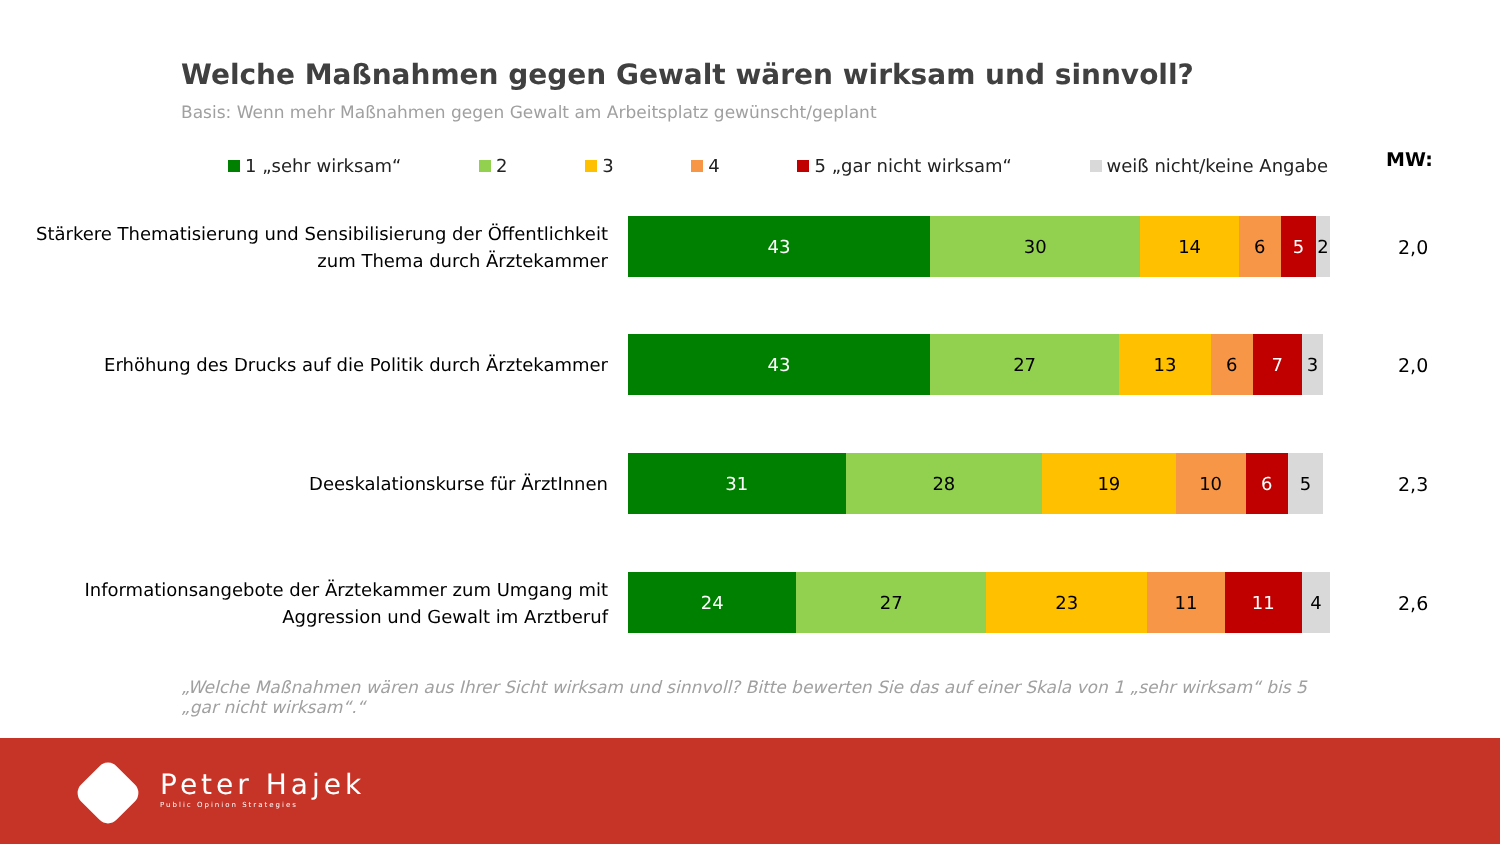Welche Maßnahmen gegen Gewalt wären wirksam und sinnvoll?
Basis: Wenn mehr Maßnahmen gegen Gewalt am Arbeitsplatz gewünscht/geplant
1 „sehr wirksam“ 2 3 4 5 „gar nicht wirksam“ weiß nicht/keine Angabe MW:
Stärkere Thematisierung und Sensibilisierung der Öffentlichkeit zum Thema durch Ärztekammer
43 30 14 6 5 2
2,0
Erhöhung des Drucks auf die Politik durch Ärztekammer
43 27 13 6 7 3
2,0
Deeskalationskurse für ÄrztInnen
31 28 19 10 6 5
2,3
Informationsangebote der Ärztekammer zum Umgang mit Aggression und Gewalt im Arztberuf
24 27 23 11 11 4
2,6
„Welche Maßnahmen wären aus Ihrer Sicht wirksam und sinnvoll? Bitte bewerten Sie das auf einer Skala von 1 „sehr wirksam“ bis 5 „gar nicht wirksam“.“
Peter Hajek
Public Opinion Strategies